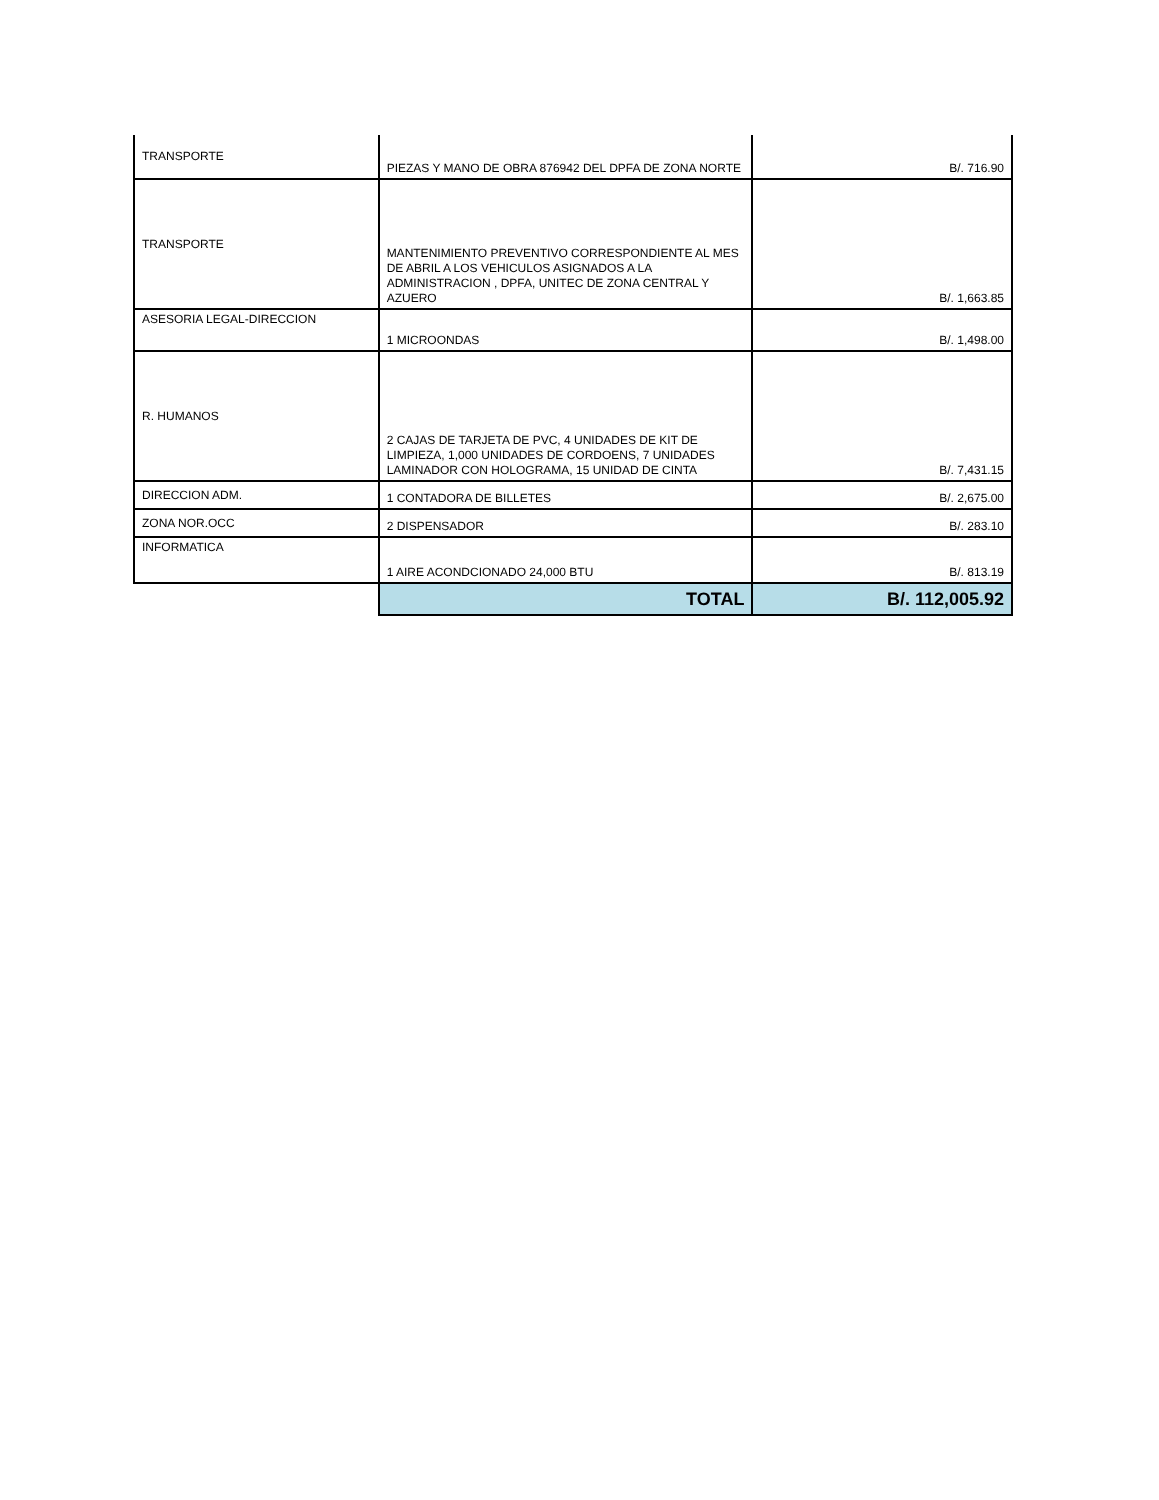| TRANSPORTE | PIEZAS Y MANO DE OBRA 876942 DEL DPFA DE ZONA NORTE | B/. 716.90 |
| TRANSPORTE | MANTENIMIENTO PREVENTIVO CORRESPONDIENTE AL MES DE ABRIL A LOS VEHICULOS ASIGNADOS A LA ADMINISTRACION , DPFA, UNITEC DE ZONA CENTRAL Y AZUERO | B/. 1,663.85 |
| ASESORIA LEGAL-DIRECCION | 1 MICROONDAS | B/. 1,498.00 |
| R. HUMANOS | 2 CAJAS DE TARJETA DE PVC, 4 UNIDADES DE KIT DE LIMPIEZA, 1,000 UNIDADES DE CORDOENS, 7 UNIDADES LAMINADOR CON HOLOGRAMA, 15 UNIDAD DE CINTA | B/. 7,431.15 |
| DIRECCION ADM. | 1 CONTADORA DE BILLETES | B/. 2,675.00 |
| ZONA NOR.OCC | 2 DISPENSADOR | B/. 283.10 |
| INFORMATICA | 1 AIRE ACONDCIONADO 24,000 BTU | B/. 813.19 |
| | TOTAL | B/. 112,005.92 |